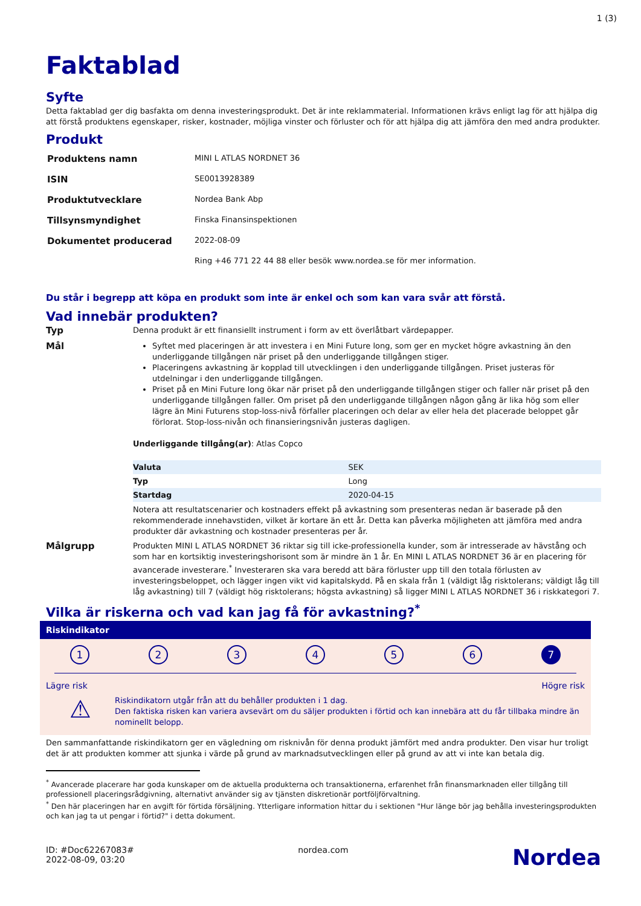1 (3)
Faktablad
Syfte
Detta faktablad ger dig basfakta om denna investeringsprodukt. Det är inte reklammaterial. Informationen krävs enligt lag för att hjälpa dig att förstå produktens egenskaper, risker, kostnader, möjliga vinster och förluster och för att hjälpa dig att jämföra den med andra produkter.
Produkt
| Produktens namn | MINI L ATLAS NORDNET 36 |
| ISIN | SE0013928389 |
| Produktutvecklare | Nordea Bank Abp |
| Tillsynsmyndighet | Finska Finansinspektionen |
| Dokumentet producerad | 2022-08-09 |
| | Ring +46 771 22 44 88 eller besök www.nordea.se för mer information. |
Du står i begrepp att köpa en produkt som inte är enkel och som kan vara svår att förstå.
Vad innebär produkten?
Typ
Denna produkt är ett finansiellt instrument i form av ett överlåtbart värdepapper.
Mål
Syftet med placeringen är att investera i en Mini Future long, som ger en mycket högre avkastning än den underliggande tillgången när priset på den underliggande tillgången stiger.
Placeringens avkastning är kopplad till utvecklingen i den underliggande tillgången. Priset justeras för utdelningar i den underliggande tillgången.
Priset på en Mini Future long ökar när priset på den underliggande tillgången stiger och faller när priset på den underliggande tillgången faller. Om priset på den underliggande tillgången någon gång är lika hög som eller lägre än Mini Futurens stop-loss-nivå förfaller placeringen och delar av eller hela det placerade beloppet går förlorat. Stop-loss-nivån och finansieringsnivån justeras dagligen.
Underliggande tillgång(ar): Atlas Copco
| Valuta | SEK |
| Typ | Long |
| Startdag | 2020-04-15 |
Notera att resultatscenarier och kostnaders effekt på avkastning som presenteras nedan är baserade på den rekommenderade innehavstiden, vilket är kortare än ett år. Detta kan påverka möjligheten att jämföra med andra produkter där avkastning och kostnader presenteras per år.
Målgrupp
Produkten MINI L ATLAS NORDNET 36 riktar sig till icke-professionella kunder, som är intresserade av hävstång och som har en kortsiktig investeringshorisont som är mindre än 1 år. En MINI L ATLAS NORDNET 36 är en placering för avancerade investerare.<sup>*</sup> Investeraren ska vara beredd att bära förluster upp till den totala förlusten av investeringsbeloppet, och lägger ingen vikt vid kapitalskydd. På en skala från 1 (väldigt låg risktolerans; väldigt låg till låg avkastning) till 7 (väldigt hög risktolerans; högsta avkastning) så ligger MINI L ATLAS NORDNET 36 i riskkategori 7.
Vilka är riskerna och vad kan jag få för avkastning?<sup>*</sup>
Riskindikator
1 2 3 4 5 6 7
Lägre risk Högre risk
⚠
Riskindikatorn utgår från att du behåller produkten i 1 dag.
Den faktiska risken kan variera avsevärt om du säljer produkten i förtid och kan innebära att du får tillbaka mindre än nominellt belopp.
Den sammanfattande riskindikatorn ger en vägledning om risknivån för denna produkt jämfört med andra produkter. Den visar hur troligt det är att produkten kommer att sjunka i värde på grund av marknadsutvecklingen eller på grund av att vi inte kan betala dig.
<sup>*</sup> Avancerade placerare har goda kunskaper om de aktuella produkterna och transaktionerna, erfarenhet från finansmarknaden eller tillgång till professionell placeringsrådgivning, alternativt använder sig av tjänsten diskretionär portföljförvaltning.
<sup>*</sup> Den här placeringen har en avgift för förtida försäljning. Ytterligare information hittar du i sektionen "Hur länge bör jag behålla investeringsprodukten och kan jag ta ut pengar i förtid?" i detta dokument.
ID: #Doc62267083#
2022-08-09, 03:20
nordea.com
Nordea